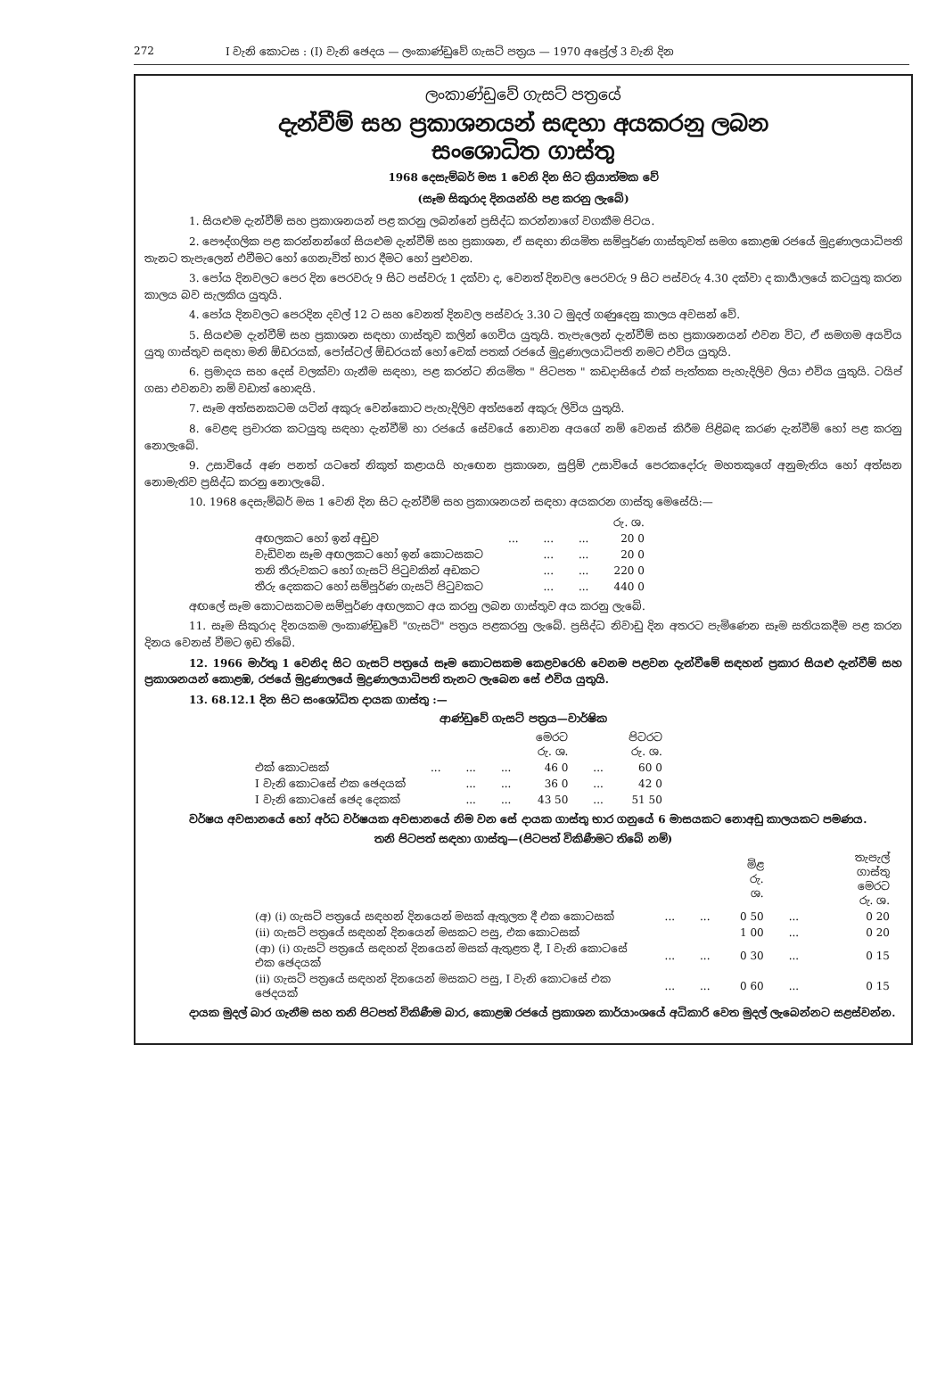272 I වැනි කොටස : (I) වැනි ඡෙදය — ලංකාණ්ඩුවේ ගැසට් පත්‍රය — 1970 අප්‍රේල් 3 වැනි දින
ලංකාණ්ඩුවේ ගැසට් පත්‍රයේ
දැන්වීම් සහ ප්‍රකාශනයන් සඳහා අයකරනු ලබන
සංශොධිත ගාස්තු
1968 දෙසැම්බර් මස 1 වෙනි දින සිට ක්‍රියාත්මක වේ
(සෑම සිකුරාද දිනයන්හි පළ කරනු ලැබේ)
1. සියළුම දැන්වීම් සහ ප්‍රකාශනයන් පළ කරනු ලබන්නේ ප්‍රසිද්ධ කරන්නාගේ වගකීම පිටය.
2. පෞද්ගලික පළ කරන්නන්ගේ සියළුම දැන්වීම් සහ ප්‍රකාශන, ඒ සඳහා නියමිත සම්පූර්ණ ගාස්තුවත් සමග කොළඹ රජයේ මුද්‍රණාලයාධිපති තැනට තැපැලෙන් එවීමට හෝ ගෙනැවිත් භාර දීමට හෝ පුළුවන.
3. පෝය දිනවලට පෙර දින පෙරවරු 9 සිට පස්වරු 1 දක්වා ද, වෙනත් දිනවල පෙරවරු 9 සිට පස්වරු 4.30 දක්වා ද කාර්‍යාලයේ කටයුතු කරන කාලය බව සැලකිය යුතුයි.
4. පෝය දිනවලට පෙරදින දවල් 12 ට සහ වෙනත් දිනවල පස්වරු 3.30 ට මුදල් ගණුදෙනු කාලය අවසන් වේ.
5. සියළුම දැන්වීම් සහ ප්‍රකාශන සඳහා ගාස්තුව කලින් ගෙවිය යුතුයි. තැපැලෙන් දැන්වීම් සහ ප්‍රකාශනයන් එවන විට, ඒ සමගම අයවිය යුතු ගාස්තුව සඳහා මනි ඕඩරයක්, පෝස්ටල් ඕඩරයක් හෝ චෙක් පතක් රජයේ මුද්‍රණාලයාධිපති නමට එවිය යුතුයි.
6. ප්‍රමාදය සහ දෙස් වලක්වා ගැනීම සඳහා, පළ කරන්ට නියමිත " පිටපත " කඩදාසියේ එක් පැත්තක පැහැදිලිව ලියා එවිය යුතුයි. ටයිප් ගසා එවනවා නම් වඩාත් හොඳයි.
7. සෑම අත්සනකටම යටින් අකුරු වෙන්කොට පැහැදිලිව අත්සනේ අකුරු ලිවිය යුතුයි.
8. වෙළඳ ප්‍රචාරක කටයුතු සඳහා දැන්වීම් හා රජයේ සේවයේ නොවන අයගේ නම් වෙනස් කිරීම පිළිබඳ කරණ දැන්වීම් හෝ පළ කරනු නොලැබේ.
9. උසාවියේ අණ පනත් යටතේ නිකුත් කළායයි හැඟෙන ප්‍රකාශන, සුප්‍රිම් උසාවියේ පෙරකදෝරු මහතකුගේ අනුමැතිය හෝ අත්සන නොමැතිව ප්‍රසිද්ධ කරනු නොලැබේ.
10. 1968 දෙසැම්බර් මස 1 වෙනි දින සිට දැන්වීම් සහ ප්‍රකාශනයන් සඳහා අයකරන ගාස්තු මෙසේයි:—
| | | | | රු. ශ. |
| අඟලකට හෝ ඉන් අඩුව | ... | ... | ... | 20 0 |
| වැඩිවන සෑම අඟලකට හෝ ඉන් කොටසකට | | ... | ... | 20 0 |
| තනි තීරුවකට හෝ ගැසට් පිටුවකින් අඩකට | | ... | ... | 220 0 |
| තීරු දෙකකට හෝ සම්පූර්ණ ගැසට් පිටුවකට | | ... | ... | 440 0 |
අඟලේ සෑම කොටසකටම සම්පූර්ණ අඟලකට අය කරනු ලබන ගාස්තුව අය කරනු ලැබේ.
11. සෑම සිකුරාද දිනයකම ලංකාණ්ඩුවේ "ගැසට්" පත්‍රය පළකරනු ලැබේ. ප්‍රසිද්ධ නිවාඩු දින අතරට පැමිණෙන සෑම සතියකදීම පළ කරන දිනය වෙනස් වීමට ඉඩ තිබේ.
12. 1966 මාර්තු 1 වෙනිද සිට ගැසට් පත්‍රයේ සෑම කොටසකම කෙළවරෙහි වෙනම පළවන දැන්වීමේ සඳහන් ප්‍රකාර සියළු දැන්වීම් සහ ප්‍රකාශනයන් කොළඹ, රජයේ මුද්‍රණාලයේ මුද්‍රණාලයාධිපති තැනට ලැබෙන සේ එවිය යුතුයි.
13. 68.12.1 දින සිට සංශෝධිත දායක ගාස්තු :—
ආණ්ඩුවේ ගැසට් පත්‍රය—වාර්ෂික
| | | | | මෙරට රු. ශ. | | පිටරට රු. ශ. |
| --- | --- | --- | --- | --- | --- | --- |
| එක් කොටසක් | ... | ... | ... | 46 0 | ... | 60 0 |
| I වැනි කොටසේ එක ඡෙදයක් | | ... | ... | 36 0 | ... | 42 0 |
| I වැනි කොටසේ ඡෙද දෙකක් | | ... | ... | 43 50 | ... | 51 50 |
වර්ෂය අවසානයේ හෝ අර්ධ වර්ෂයක අවසානයේ නිම වන සේ දායක ගාස්තු භාර ගනුයේ 6 මාසයකට නොඅඩු කාලයකට පමණය.
තනි පිටපත් සඳහා ගාස්තු—(පිටපත් විකිණීමට තිබේ නම්)
| | | | මිළ රු. ශ. | | තැපැල් ගාස්තු මෙරට රු. ශ. |
| --- | --- | --- | --- | --- | --- |
| (අ) (i) ගැසට් පත්‍රයේ සඳහන් දිනයෙන් මසක් ඇතුලත දී එක කොටසක් | ... | ... | 0 50 | ... | 0 20 |
| (ii) ගැසට් පත්‍රයේ සඳහන් දිනයෙන් මසකට පසු, එක කොටසක් | | | 1 00 | ... | 0 20 |
| (ආ) (i) ගැසට් පත්‍රයේ සඳහන් දිනයෙන් මසක් ඇතුළත දී, I වැනි කොටසේ එක ඡෙදයක් | ... | ... | 0 30 | ... | 0 15 |
| (ii) ගැසට් පත්‍රයේ සඳහන් දිනයෙන් මසකට පසු, I වැනි කොටසේ එක ඡෙදයක් | ... | ... | 0 60 | ... | 0 15 |
දායක මුදල් බාර ගැනීම සහ තනි පිටපත් විකිණීම බාර, කොළඹ රජයේ ප්‍රකාශන කාර්යාංශයේ අධිකාරි වෙත මුදල් ලැබෙන්නට සළස්වන්න.